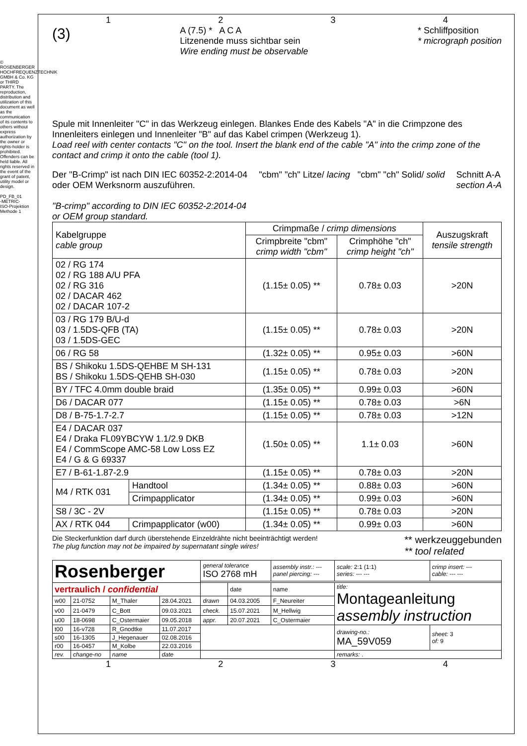© ROSENBERGER HOCHFREQUENZTECHNIK GMBH & Co. KG or THIRD PARTY. The reproduction, distribution and utilization of this document as well as the communication of its contents to others without express authorization by the owner or rights-holder is prohibited. Offenders can be held liable. All rights reserved in the event of the grant of patent, utility model or design.
PD_FB_01
-METRIC-
ISO-Projektion Methode 1
1234
(3)
A (7.5) * A C A
Litzenende muss sichtbar sein
Wire ending must be observable
* Schliffposition
* micrograph position
Spule mit Innenleiter "C" in das Werkzeug einlegen. Blankes Ende des Kabels "A" in die Crimpzone des Innenleiters einlegen und Innenleiter "B" auf das Kabel crimpen (Werkzeug 1).
Load reel with center contacts "C" on the tool. Insert the blank end of the cable "A" into the crimp zone of the contact and crimp it onto the cable (tool 1).
Der "B-Crimp" ist nach DIN IEC 60352-2:2014-04
oder OEM Werksnorm auszuführen.
"B-crimp" according to DIN IEC 60352-2:2014-04
or OEM group standard.
"cbm" "ch" Litze/ lacing "cbm" "ch" Solid/ solid
Schnitt A-A
section A-A
| Kabelgruppe cable group | | Crimpmaße / crimp dimensions | | Auszugskraft tensile strength |
| --- | --- | --- | --- | --- |
| | | Crimpbreite "cbm" crimp width "cbm" | Crimphöhe "ch" crimp height "ch" | |
| 02 / RG 174 02 / RG 188 A/U PFA 02 / RG 316 02 / DACAR 462 02 / DACAR 107-2 | | (1.15± 0.05) ** | 0.78± 0.03 | >20N |
| 03 / RG 179 B/U-d 03 / 1.5DS-QFB (TA) 03 / 1.5DS-GEC | | (1.15± 0.05) ** | 0.78± 0.03 | >20N |
| 06 / RG 58 | | (1.32± 0.05) ** | 0.95± 0.03 | >60N |
| BS / Shikoku 1.5DS-QEHBE M SH-131 BS / Shikoku 1.5DS-QEHB SH-030 | | (1.15± 0.05) ** | 0.78± 0.03 | >20N |
| BY / TFC 4.0mm double braid | | (1.35± 0.05) ** | 0.99± 0.03 | >60N |
| D6 / DACAR 077 | | (1.15± 0.05) ** | 0.78± 0.03 | >6N |
| D8 / B-75-1.7-2.7 | | (1.15± 0.05) ** | 0.78± 0.03 | >12N |
| E4 / DACAR 037 E4 / Draka FL09YBCYW 1.1/2.9 DKB E4 / CommScope AMC-58 Low Loss EZ E4 / G & G 69337 | | (1.50± 0.05) ** | 1.1± 0.03 | >60N |
| E7 / B-61-1.87-2.9 | | (1.15± 0.05) ** | 0.78± 0.03 | >20N |
| M4 / RTK 031 | Handtool | (1.34± 0.05) ** | 0.88± 0.03 | >60N |
| | Crimpapplicator | (1.34± 0.05) ** | 0.99± 0.03 | >60N |
| S8 / 3C - 2V | | (1.15± 0.05) ** | 0.78± 0.03 | >20N |
| AX / RTK 044 | Crimpapplicator (w00) | (1.34± 0.05) ** | 0.99± 0.03 | >60N |
Die Steckerfunktion darf durch überstehende Einzeldrähte nicht beeinträchtigt werden!
The plug function may not be impaired by supernatant single wires!
** werkzeuggebunden
** tool related
| Rosenberger | | | | general tolerance ISO 2768 mH | | assembly instr.: --- panel piercing: --- | scale: 2:1 (1:1) series: --- --- | crimp insert: --- cable: --- --- |
| vertraulich / confidential | | | | | date | name | title: Montageanleitung assembly instruction | |
| w00 | 21-0752 | M_Thaler | 28.04.2021 | drawn | 04.03.2005 | F_Neureiter | | |
| v00 | 21-0479 | C_Bott | 09.03.2021 | check. | 15.07.2021 | M_Hellwig | | |
| u00 | 18-0698 | C_Ostermaier | 09.05.2018 | appr. | 20.07.2021 | C_Ostermaier | | |
| t00 | 16-v728 | R_Gnodtke | 11.07.2017 | | | | drawing-no.: MA_59V059 | sheet: 3 of: 9 |
| s00 | 16-1305 | J_Hegenauer | 02.08.2016 | | | | | |
| r00 | 16-0457 | M_Kolbe | 22.03.2016 | | | | | |
| rev. | change-no | name | date | | | | remarks: . | |
1234